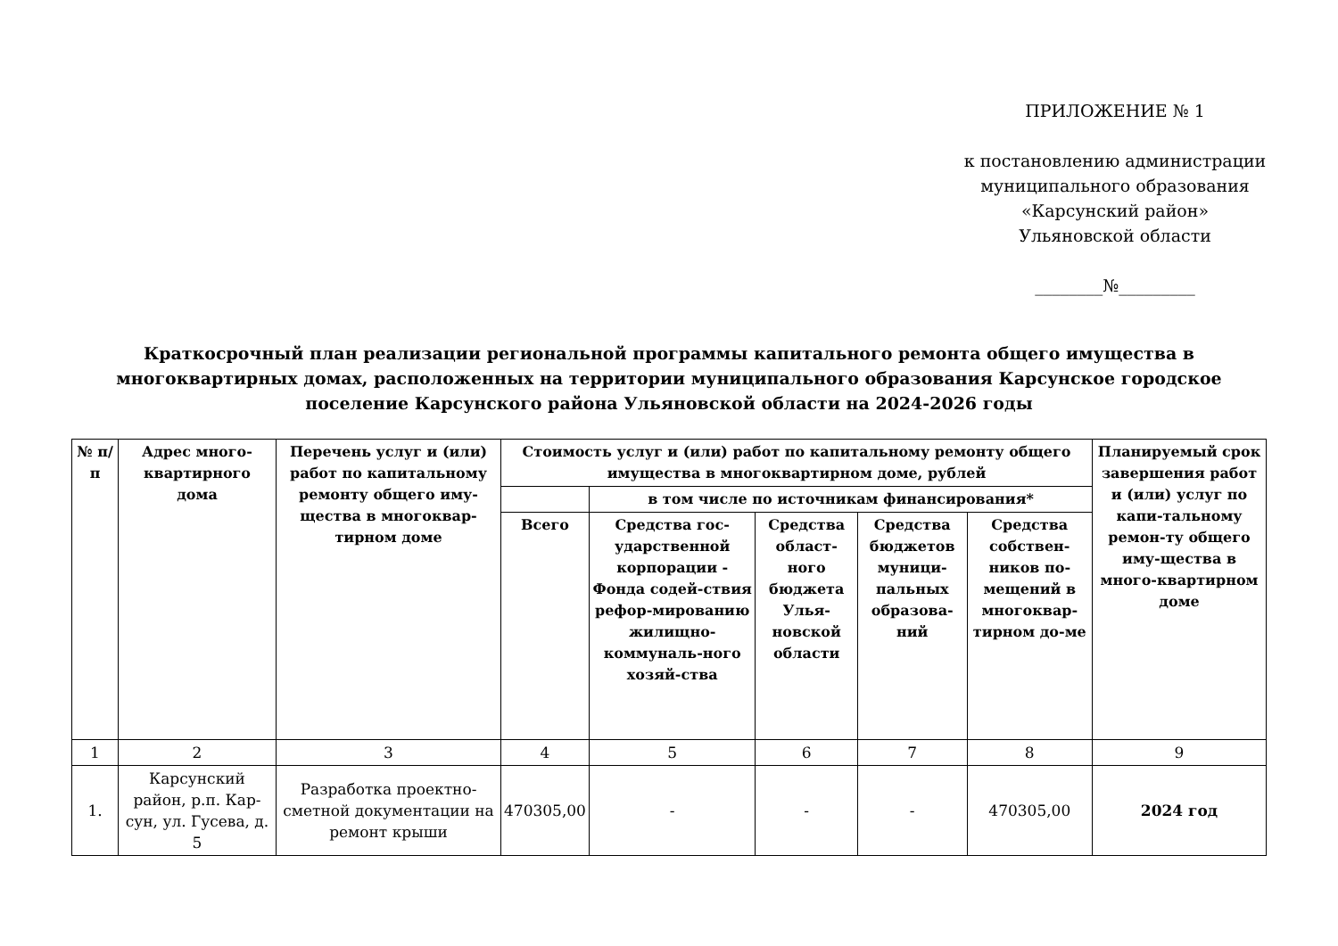ПРИЛОЖЕНИЕ № 1
к постановлению администрации
муниципального образования
«Карсунский район»
Ульяновской области
________№_________
Краткосрочный план реализации региональной программы капитального ремонта общего имущества в многоквартирных домах, расположенных на территории муниципального образования Карсунское городское поселение Карсунского района Ульяновской области на 2024-2026 годы
| № п/п | Адрес много-квартирного дома | Перечень услуг и (или) работ по капитальному ремонту общего иму-щества в многоквар-тирном доме | Стоимость услуг и (или) работ по капитальному ремонту общего имущества в многоквартирном доме, рублей | | | | | Планируемый срок завершения работ и (или) услуг по капи-тальному ремон-ту общего иму-щества в много-квартирном доме |
| --- | --- | --- | --- | --- | --- | --- | --- | --- |
| | | | | в том числе по источникам финансирования* | | | | |
| | | | Всего | Средства гос-ударственной корпорации - Фонда содей-ствия рефор-мированию жилищно-коммуналь-ного хозяй-ства | Средства област-ного бюджета Улья-новской области | Средства бюджетов муници-пальных образова-ний | Средства собствен-ников по-мещений в многоквар-тирном до-ме | |
| 1 | 2 | 3 | 4 | 5 | 6 | 7 | 8 | 9 |
| 1. | Карсунский район, р.п. Кар-сун, ул. Гусева, д. 5 | Разработка проектно-сметной документации на ремонт крыши | 470305,00 | - | - | - | 470305,00 | 2024 год |